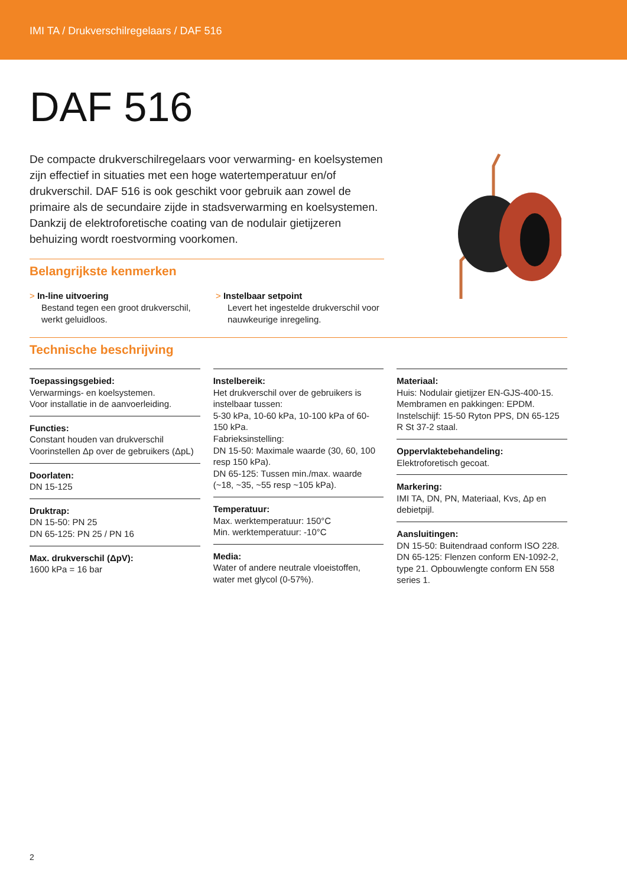IMI TA / Drukverschilregelaars / DAF 516
DAF 516
De compacte drukverschilregelaars voor verwarming- en koelsystemen zijn effectief in situaties met een hoge watertemperatuur en/of drukverschil. DAF 516 is ook geschikt voor gebruik aan zowel de primaire als de secundaire zijde in stadsverwarming en koelsystemen. Dankzij de elektroforetische coating van de nodulair gietijzeren behuizing wordt roestvorming voorkomen.
Belangrijkste kenmerken
> In-line uitvoering
Bestand tegen een groot drukverschil, werkt geluidloos.
> Instelbaar setpoint
Levert het ingestelde drukverschil voor nauwkeurige inregeling.
Technische beschrijving
Toepassingsgebied:
Verwarmings- en koelsystemen.
Voor installatie in de aanvoerleiding.
Functies:
Constant houden van drukverschil
Voorinstellen Δp over de gebruikers (ΔpL)
Doorlaten:
DN 15-125
Druktrap:
DN 15-50: PN 25
DN 65-125: PN 25 / PN 16
Max. drukverschil (ΔpV):
1600 kPa = 16 bar
Instelbereik:
Het drukverschil over de gebruikers is instelbaar tussen:
5-30 kPa, 10-60 kPa, 10-100 kPa of 60-150 kPa.
Fabrieksinstelling:
DN 15-50: Maximale waarde (30, 60, 100 resp 150 kPa).
DN 65-125: Tussen min./max. waarde (~18, ~35, ~55 resp ~105 kPa).
Temperatuur:
Max. werktemperatuur: 150°C
Min. werktemperatuur: -10°C
Media:
Water of andere neutrale vloeistoffen, water met glycol (0-57%).
Materiaal:
Huis: Nodulair gietijzer EN-GJS-400-15.
Membramen en pakkingen: EPDM.
Instelschijf: 15-50 Ryton PPS, DN 65-125 R St 37-2 staal.
Oppervlaktebehandeling:
Elektroforetisch gecoat.
Markering:
IMI TA, DN, PN, Materiaal, Kvs, Δp en debietpijl.
Aansluitingen:
DN 15-50: Buitendraad conform ISO 228.
DN 65-125: Flenzen conform EN-1092-2, type 21. Opbouwlengte conform EN 558 series 1.
2